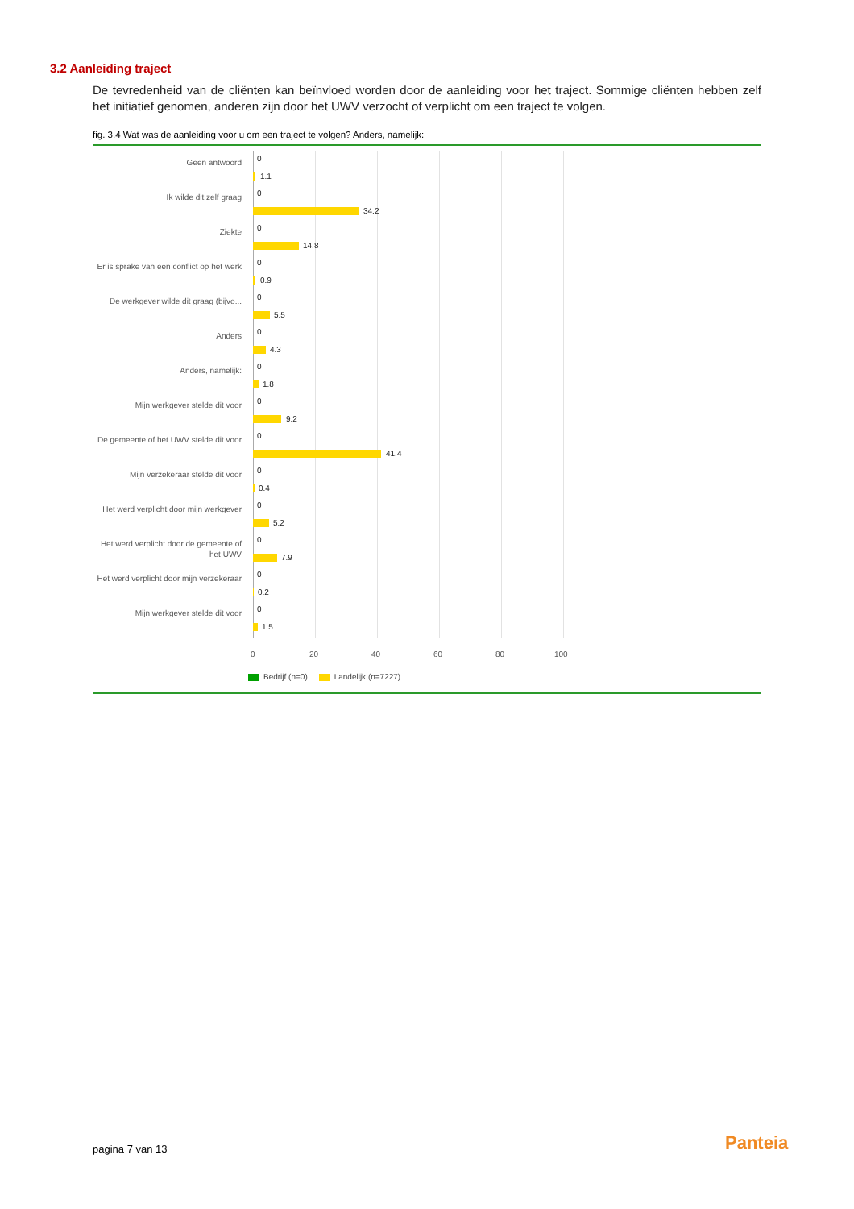3.2 Aanleiding traject
De tevredenheid van de cliënten kan beïnvloed worden door de aanleiding voor het traject. Sommige cliënten hebben zelf het initiatief genomen, anderen zijn door het UWV verzocht of verplicht om een traject te volgen.
fig. 3.4 Wat was de aanleiding voor u om een traject te volgen? Anders, namelijk:
Geen antwoord 0
1.1
Ik wilde dit zelf graag 0
34.2
Ziekte 0
14.8
Er is sprake van een conflict op het werk
0
0.9
De werkgever wilde dit graag (bijvo...
0
5.5
Anders 0
4.3
Anders, namelijk: 0
1.8
Mijn werkgever stelde dit voor 0
9.2
De gemeente of het UWV stelde dit voor
0
41.4
Mijn verzekeraar stelde dit voor
0
0.4
Het werd verplicht door mijn werkgever
0
5.2
Het werd verplicht door de gemeente of het UWV
0
7.9
Het werd verplicht door mijn verzekeraar
0
0.2
Mijn werkgever stelde dit voor 0
1.5
0 20 40 60 80 100
Bedrijf (n=0) Landelijk (n=7227)
pagina 7 van 13 Panteia